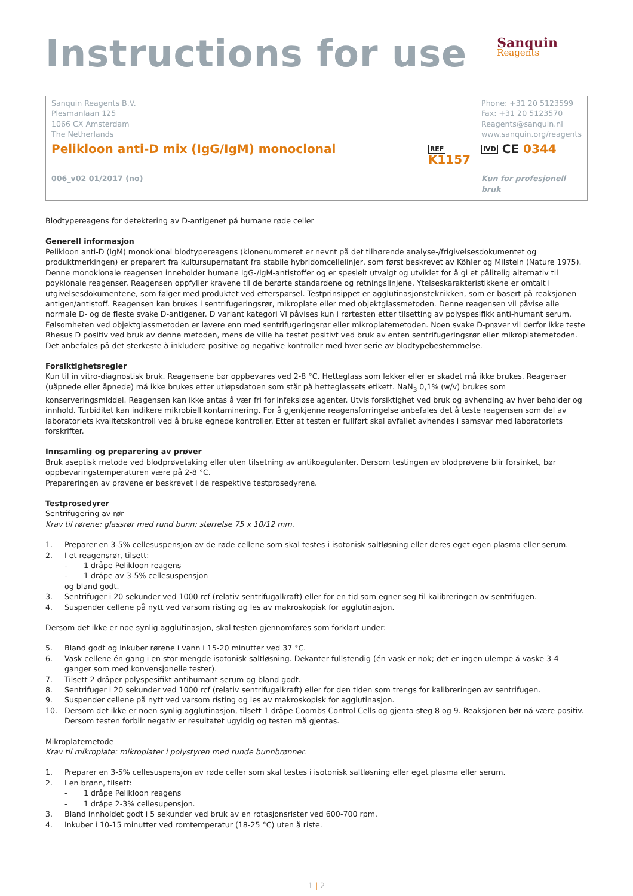Instructions for use
Sanquin
Reagents
| Sanquin Reagents B.V. Plesmanlaan 125 1066 CX Amsterdam The Netherlands | | Phone: +31 20 5123599 Fax: +31 20 5123570 Reagents@sanquin.nl www.sanquin.org/reagents |
| Pelikloon anti-D mix (IgG/IgM) monoclonal | REF K1157 | IVD CE 0344 |
| 006_v02 01/2017 (no) | | Kun for profesjonell bruk |
Blodtypereagens for detektering av D-antigenet på humane røde celler
Generell informasjon
Pelikloon anti-D (IgM) monoklonal blodtypereagens (klonenummeret er nevnt på det tilhørende analyse-/frigivelsesdokumentet og produktmerkingen) er preparert fra kultursupernatant fra stabile hybridomcellelinjer, som først beskrevet av Köhler og Milstein (Nature 1975). Denne monoklonale reagensen inneholder humane IgG-/IgM-antistoffer og er spesielt utvalgt og utviklet for å gi et pålitelig alternativ til poyklonale reagenser. Reagensen oppfyller kravene til de berørte standardene og retningslinjene. Ytelseskarakteristikkene er omtalt i utgivelsesdokumentene, som følger med produktet ved etterspørsel. Testprinsippet er agglutinasjonsteknikken, som er basert på reaksjonen antigen/antistoff. Reagensen kan brukes i sentrifugeringsrør, mikroplate eller med objektglassmetoden. Denne reagensen vil påvise alle normale D- og de fleste svake D-antigener. D variant kategori VI påvises kun i rørtesten etter tilsetting av polyspesifikk anti-humant serum. Følsomheten ved objektglassmetoden er lavere enn med sentrifugeringsrør eller mikroplatemetoden. Noen svake D-prøver vil derfor ikke teste Rhesus D positiv ved bruk av denne metoden, mens de ville ha testet positivt ved bruk av enten sentrifugeringsrør eller mikroplatemetoden. Det anbefales på det sterkeste å inkludere positive og negative kontroller med hver serie av blodtypebestemmelse.
Forsiktighetsregler
Kun til in vitro-diagnostisk bruk. Reagensene bør oppbevares ved 2-8 °C. Hetteglass som lekker eller er skadet må ikke brukes. Reagenser (uåpnede eller åpnede) må ikke brukes etter utløpsdatoen som står på hetteglassets etikett. NaN<sub>3</sub> 0,1% (w/v) brukes som konserveringsmiddel. Reagensen kan ikke antas å vær fri for infeksiøse agenter. Utvis forsiktighet ved bruk og avhending av hver beholder og innhold. Turbiditet kan indikere mikrobiell kontaminering. For å gjenkjenne reagensforringelse anbefales det å teste reagensen som del av laboratoriets kvalitetskontroll ved å bruke egnede kontroller. Etter at testen er fullført skal avfallet avhendes i samsvar med laboratoriets forskrifter.
Innsamling og preparering av prøver
Bruk aseptisk metode ved blodprøvetaking eller uten tilsetning av antikoagulanter. Dersom testingen av blodprøvene blir forsinket, bør oppbevaringstemperaturen være på 2-8 °C.
Prepareringen av prøvene er beskrevet i de respektive testprosedyrene.
Testprosedyrer
Sentrifugering av rør
Krav til rørene: glassrør med rund bunn; størrelse 75 x 10/12 mm.
1. Preparer en 3-5% cellesuspensjon av de røde cellene som skal testes i isotonisk saltløsning eller deres eget egen plasma eller serum.
2. I et reagensrør, tilsett:
- 1 dråpe Pelikloon reagens
- 1 dråpe av 3-5% cellesuspensjon
og bland godt.
3. Sentrifuger i 20 sekunder ved 1000 rcf (relativ sentrifugalkraft) eller for en tid som egner seg til kalibreringen av sentrifugen.
4. Suspender cellene på nytt ved varsom risting og les av makroskopisk for agglutinasjon.
Dersom det ikke er noe synlig agglutinasjon, skal testen gjennomføres som forklart under:
5. Bland godt og inkuber rørene i vann i 15-20 minutter ved 37 °C.
6. Vask cellene én gang i en stor mengde isotonisk saltløsning. Dekanter fullstendig (én vask er nok; det er ingen ulempe å vaske 3-4 ganger som med konvensjonelle tester).
7. Tilsett 2 dråper polyspesifikt antihumant serum og bland godt.
8. Sentrifuger i 20 sekunder ved 1000 rcf (relativ sentrifugalkraft) eller for den tiden som trengs for kalibreringen av sentrifugen.
9. Suspender cellene på nytt ved varsom risting og les av makroskopisk for agglutinasjon.
10. Dersom det ikke er noen synlig agglutinasjon, tilsett 1 dråpe Coombs Control Cells og gjenta steg 8 og 9. Reaksjonen bør nå være positiv. Dersom testen forblir negativ er resultatet ugyldig og testen må gjentas.
Mikroplatemetode
Krav til mikroplate: mikroplater i polystyren med runde bunnbrønner.
1. Preparer en 3-5% cellesuspensjon av røde celler som skal testes i isotonisk saltløsning eller eget plasma eller serum.
2. I en brønn, tilsett:
- 1 dråpe Pelikloon reagens
- 1 dråpe 2-3% cellesupensjon.
3. Bland innholdet godt i 5 sekunder ved bruk av en rotasjonsrister ved 600-700 rpm.
4. Inkuber i 10-15 minutter ved romtemperatur (18-25 °C) uten å riste.
1 | 2